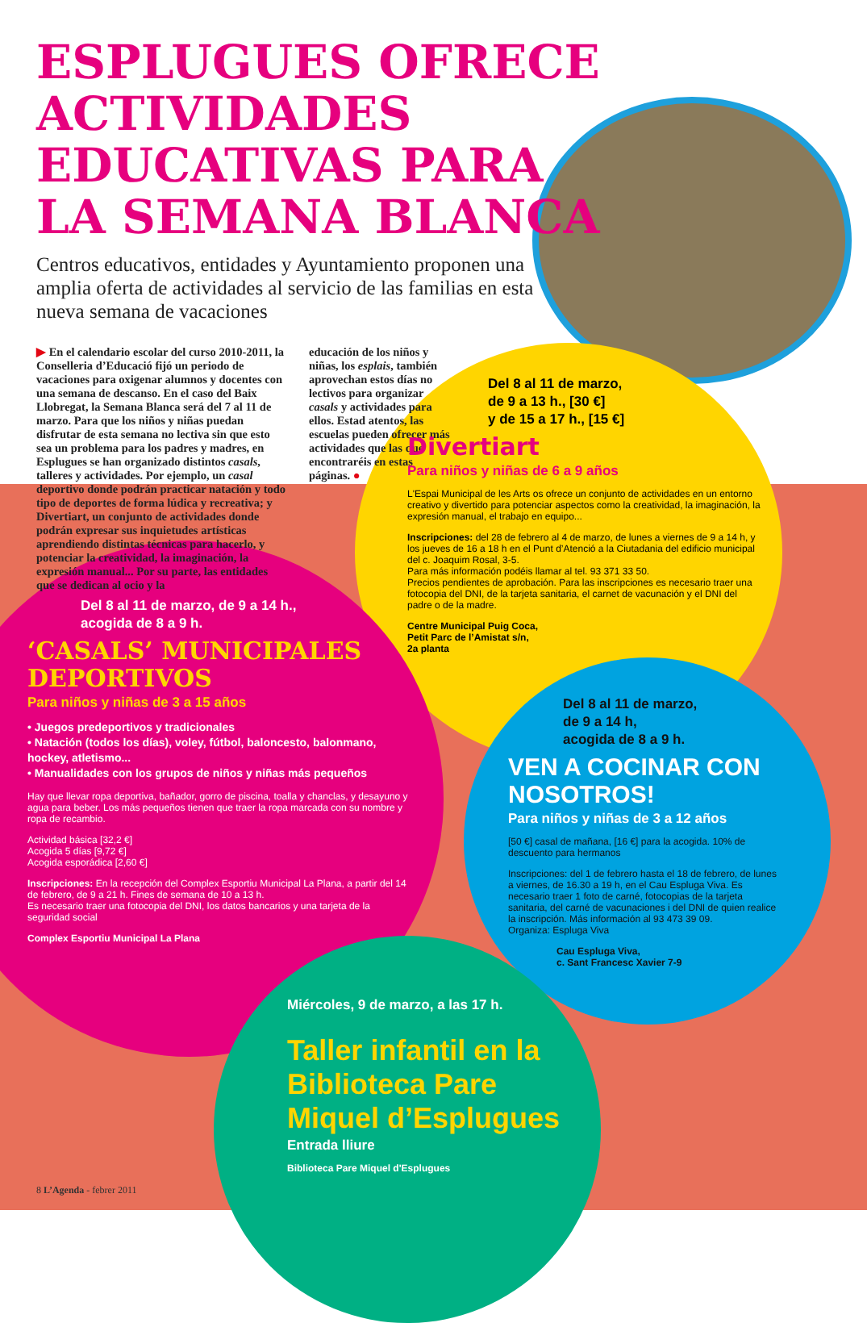ESPLUGUES OFRECE ACTIVIDADES
EDUCATIVAS PARA
LA SEMANA BLANCA
Centros educativos, entidades y Ayuntamiento proponen una amplia oferta de actividades al servicio de las familias en esta nueva semana de vacaciones
▶ En el calendario escolar del curso 2010-2011, la Conselleria d’Educació fijó un periodo de vacaciones para oxigenar alumnos y docentes con una semana de descanso. En el caso del Baix Llobregat, la Semana Blanca será del 7 al 11 de marzo. Para que los niños y niñas puedan disfrutar de esta semana no lectiva sin que esto sea un problema para los padres y madres, en Esplugues se han organizado distintos casals, talleres y actividades. Por ejemplo, un casal deportivo donde podrán practicar natación y todo tipo de deportes de forma lúdica y recreativa; y Divertiart, un conjunto de actividades donde podrán expresar sus inquietudes artísticas aprendiendo distintas técnicas para hacerlo, y potenciar la creatividad, la imaginación, la expresión manual... Por su parte, las entidades que se dedican al ocio y la
educación de los niños y niñas, los esplais, también aprovechan estos días no lectivos para organizar casals y actividades para ellos. Estad atentos, las escuelas pueden ofrecer más actividades que las que encontraréis en estas páginas. ●
Del 8 al 11 de marzo,
de 9 a 13 h., [30 €]
y de 15 a 17 h., [15 €]
Divertiart
Para niños y niñas de 6 a 9 años
L'Espai Municipal de les Arts os ofrece un conjunto de actividades en un entorno creativo y divertido para potenciar aspectos como la creatividad, la imaginación, la expresión manual, el trabajo en equipo...
Inscripciones: del 28 de febrero al 4 de marzo, de lunes a viernes de 9 a 14 h, y los jueves de 16 a 18 h en el Punt d’Atenció a la Ciutadania del edificio municipal del c. Joaquim Rosal, 3-5.
Para más información podéis llamar al tel. 93 371 33 50.
Precios pendientes de aprobación. Para las inscripciones es necesario traer una fotocopia del DNI, de la tarjeta sanitaria, el carnet de vacunación y el DNI del padre o de la madre.
Centre Municipal Puig Coca,
Petit Parc de l’Amistat s/n,
2a planta
Del 8 al 11 de marzo, de 9 a 14 h.,
acogida de 8 a 9 h.
‘CASALS’ MUNICIPALES DEPORTIVOS
Para niños y niñas de 3 a 15 años
• Juegos predeportivos y tradicionales
• Natación (todos los días), voley, fútbol, baloncesto, balonmano, hockey, atletismo...
• Manualidades con los grupos de niños y niñas más pequeños
Hay que llevar ropa deportiva, bañador, gorro de piscina, toalla y chanclas, y desayuno y agua para beber. Los más pequeños tienen que traer la ropa marcada con su nombre y ropa de recambio.
Actividad básica [32,2 €]
Acogida 5 días [9,72 €]
Acogida esporádica [2,60 €]
Inscripciones: En la recepción del Complex Esportiu Municipal La Plana, a partir del 14 de febrero, de 9 a 21 h. Fines de semana de 10 a 13 h.
Es necesario traer una fotocopia del DNI, los datos bancarios y una tarjeta de la seguridad social
Complex Esportiu Municipal La Plana
Del 8 al 11 de marzo,
de 9 a 14 h,
acogida de 8 a 9 h.
VEN A COCINAR CON NOSOTROS!
Para niños y niñas de 3 a 12 años
[50 €] casal de mañana, [16 €] para la acogida. 10% de descuento para hermanos
Inscripciones: del 1 de febrero hasta el 18 de febrero, de lunes a viernes, de 16.30 a 19 h, en el Cau Espluga Viva. Es necesario traer 1 foto de carné, fotocopias de la tarjeta sanitaria, del carné de vacunaciones i del DNI de quien realice la inscripción. Más información al 93 473 39 09.
Organiza: Espluga Viva
Cau Espluga Viva,
c. Sant Francesc Xavier 7-9
Miércoles, 9 de marzo, a las 17 h.
Taller infantil en la Biblioteca Pare Miquel d’Esplugues
Entrada lliure
Biblioteca Pare Miquel d'Esplugues
8 L’Agenda - febrer 2011